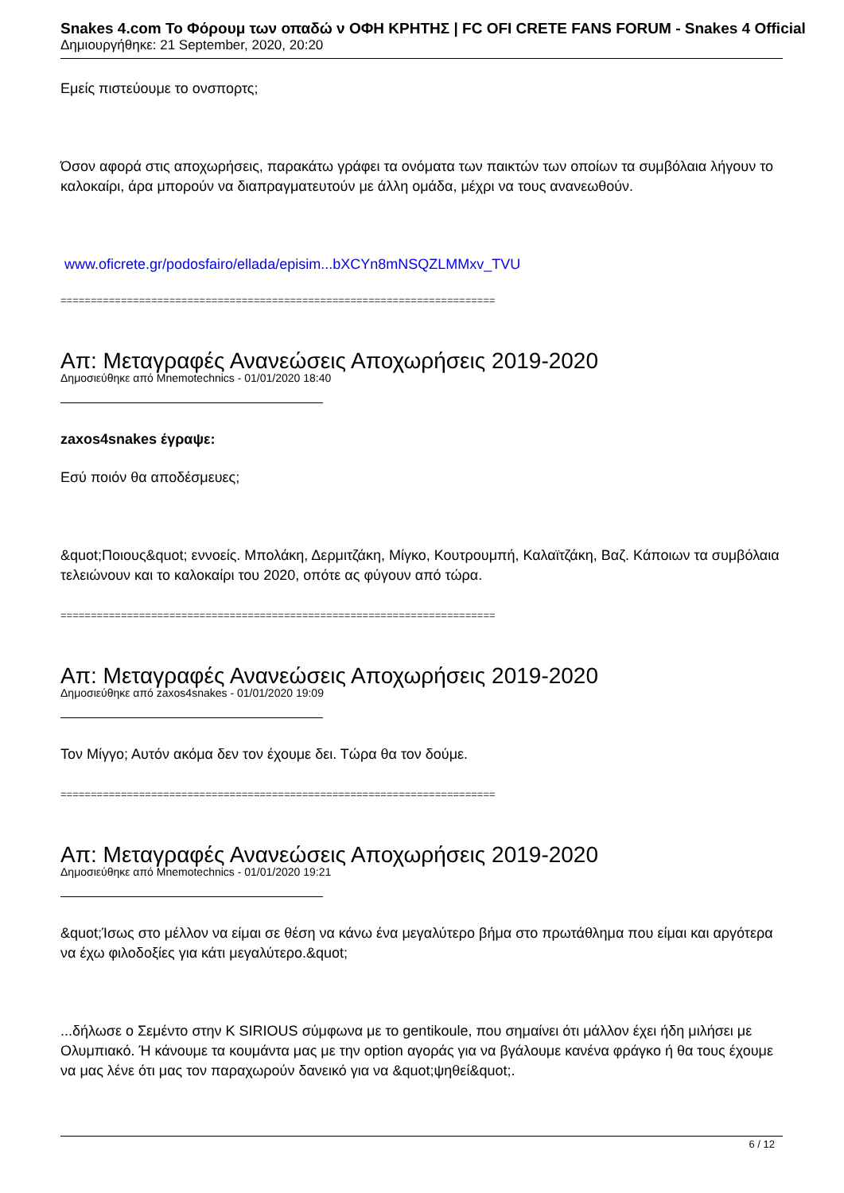Snakes 4.com Το Φόρουμ των οπαδώ ν ΟΦΗ ΚΡΗΤΗΣ | FC OFI CRETE FANS FORUM - Snakes 4 Official
Δημιουργήθηκε: 21 September, 2020, 20:20
Εμείς πιστεύουμε το ονσπορτς;
Όσον αφορά στις αποχωρήσεις, παρακάτω γράφει τα ονόματα των παικτών των οποίων τα συμβόλαια λήγουν το καλοκαίρι, άρα μπορούν να διαπραγματευτούν με άλλη ομάδα, μέχρι να τους ανανεωθούν.
www.oficrete.gr/podosfairo/ellada/episim...bXCYn8mNSQZLMMxv_TVU
========================================================================
Απ: Μεταγραφές Ανανεώσεις Αποχωρήσεις 2019-2020
Δημοσιεύθηκε από Mnemotechnics - 01/01/2020 18:40
zaxos4snakes έγραψε:
Εσύ ποιόν θα αποδέσμευες;
&quot;Ποιους&quot; εννοείς. Μπολάκη, Δερμιτζάκη, Μίγκο, Κουτρουμπή, Καλαϊτζάκη, Βαζ. Κάποιων τα συμβόλαια τελειώνουν και το καλοκαίρι του 2020, οπότε ας φύγουν από τώρα.
========================================================================
Απ: Μεταγραφές Ανανεώσεις Αποχωρήσεις 2019-2020
Δημοσιεύθηκε από zaxos4snakes - 01/01/2020 19:09
Τον Μίγγο; Αυτόν ακόμα δεν τον έχουμε δει. Τώρα θα τον δούμε.
========================================================================
Απ: Μεταγραφές Ανανεώσεις Αποχωρήσεις 2019-2020
Δημοσιεύθηκε από Mnemotechnics - 01/01/2020 19:21
&quot;Ίσως στο μέλλον να είμαι σε θέση να κάνω ένα μεγαλύτερο βήμα στο πρωτάθλημα που είμαι και αργότερα να έχω φιλοδοξίες για κάτι μεγαλύτερο.&quot;
...δήλωσε ο Σεμέντο στην K SIRIOUS σύμφωνα με το gentikoule, που σημαίνει ότι μάλλον έχει ήδη μιλήσει με Ολυμπιακό. Ή κάνουμε τα κουμάντα μας με την option αγοράς για να βγάλουμε κανένα φράγκο ή θα τους έχουμε να μας λένε ότι μας τον παραχωρούν δανεικό για να &quot;ψηθεί&quot;.
6 / 12